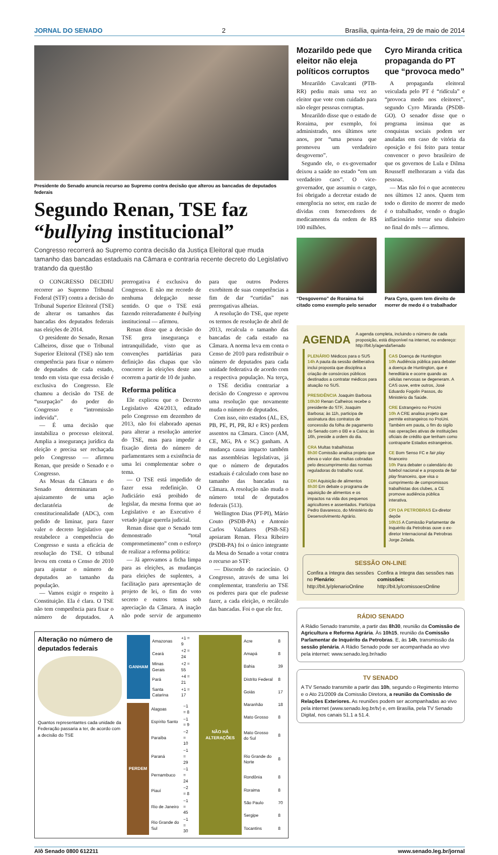JORNAL DO SENADO 2 Brasília, quinta-feira, 29 de maio de 2014
Presidente do Senado anuncia recurso ao Supremo contra decisão que alterou as bancadas de deputados federais
Segundo Renan, TSE faz “bullying institucional”
Congresso recorrerá ao Supremo contra decisão da Justiça Eleitoral que muda tamanho das bancadas estaduais na Câmara e contraria recente decreto do Legislativo tratando da questão
O CONGRESSO DECIDIU recorrer ao Supremo Tribunal Federal (STF) contra a decisão do Tribunal Superior Eleitoral (TSE) de alterar os tamanhos das bancadas dos deputados federais nas eleições de 2014.
O presidente do Senado, Renan Calheiros, disse que o Tribunal Superior Eleitoral (TSE) não tem competência para fixar o número de deputados de cada estado, tendo em vista que essa decisão é exclusiva do Congresso. Ele chamou a decisão do TSE de “usurpação” do poder do Congresso e “intromissão indevida”.
— É uma decisão que instabiliza o processo eleitoral. Amplia a insegurança jurídica da eleição e precisa ser rechaçada pelo Congresso — afirmou Renan, que preside o Senado e o Congresso.
As Mesas da Câmara e do Senado determinaram o ajuizamento de uma ação declaratória de constitucionalidade (ADC), com pedido de liminar, para fazer valer o decreto legislativo que restabelece a competência do Congresso e susta a eficácia de resolução do TSE. O tribunal levou em conta o Censo de 2010 para ajustar o número de deputados ao tamanho da população.
— Vamos exigir o respeito à Constituição. Ela é clara. O TSE não tem competência para fixar o número de deputados. A prerrogativa é exclusiva do Congresso. E não me recordo de nenhuma delegação nesse sentido. O que o TSE está fazendo reiteradamente é bullying institucional — afirmou.
Renan disse que a decisão do TSE gera insegurança e intranquilidade, visto que as convenções partidárias para definição das chapas que vão concorrer às eleições deste ano ocorrem a partir de 10 de junho.
Reforma política
Ele explicou que o Decreto Legislativo 424/2013, editado pelo Congresso em dezembro de 2013, não foi elaborado apenas para alterar a resolução anterior do TSE, mas para impedir a fixação direta do número de parlamentares sem a existência de uma lei complementar sobre o tema.
— O TSE está impedido de fazer essa redefinição. O Judiciário está proibido de legislar, da mesma forma que ao Legislativo e ao Executivo é vetado julgar querela judicial.
Renan disse que o Senado tem demonstrado “total comprometimento” com o esforço de realizar a reforma política:
— Já aprovamos a ficha limpa para as eleições, as mudanças para eleições de suplentes, a facilitação para apresentação de projeto de lei, o fim do voto secreto e outros temas sob apreciação da Câmara. A inação não pode servir de argumento para que outros Poderes exorbitem de suas competências a fim de dar “curtidas” nas prerrogativas alheias.
A resolução do TSE, que repete os termos de resolução de abril de 2013, recalcula o tamanho das bancadas de cada estado na Câmara. A norma leva em conta o Censo de 2010 para redistribuir o número de deputados para cada unidade federativa de acordo com a respectiva população. Na terça, o TSE decidiu contrariar a decisão do Congresso e aprovou uma resolução que novamente muda o número de deputados.
Com isso, oito estados (AL, ES, PB, PE, PI, PR, RJ e RS) perdem assentos na Câmara. Cinco (AM, CE, MG, PA e SC) ganham. A mudança causa impacto também nas assembleias legislativas, já que o número de deputados estaduais é calculado com base no tamanho das bancadas na Câmara. A resolução não muda o número total de deputados federais (513).
Wellington Dias (PT-PI), Mário Couto (PSDB-PA) e Antonio Carlos Valadares (PSB-SE) apoiaram Renan. Flexa Ribeiro (PSDB-PA) foi o único integrante da Mesa do Senado a votar contra o recurso ao STF:
— Discordo do raciocínio. O Congresso, através de uma lei complementar, transferiu ao TSE os poderes para que ele pudesse fazer, a cada eleição, o recálculo das bancadas. Foi o que ele fez.
Alteração no número de deputados federais
Quantos representantes cada unidade da Federação passaria a ter, de acordo com a decisão do TSE
| GANHAM | Amazonas | +1 = 9 |
| | Ceará | +2 = 24 |
| | Minas Gerais | +2 = 55 |
| | Pará | +4 = 21 |
| | Santa Catarina | +1 = 17 |
| PERDEM | Alagoas | −1 = 8 |
| | Espírito Santo | −1 = 9 |
| | Paraíba | −2 = 10 |
| | Paraná | −1 = 29 |
| | Pernambuco | −1 = 24 |
| | Piauí | −2 = 8 |
| | Rio de Janeiro | −1 = 45 |
| | Rio Grande do Sul | −1 = 30 |
| NÃO HÁ ALTERAÇÕES | Acre | 8 |
| | Amapá | 8 |
| | Bahia | 39 |
| | Distrito Federal | 8 |
| | Goiás | 17 |
| | Maranhão | 18 |
| | Mato Grosso | 8 |
| | Mato Grosso do Sul | 8 |
| | Rio Grande do Norte | 8 |
| | Rondônia | 8 |
| | Roraima | 8 |
| | São Paulo | 70 |
| | Sergipe | 8 |
| | Tocantins | 8 |
Mozarildo pede que eleitor não eleja políticos corruptos
Mozarildo Cavalcanti (PTB-RR) pediu mais uma vez ao eleitor que vote com cuidado para não eleger pessoas corruptas.
Mozarildo disse que o estado de Roraima, por exemplo, foi administrado, nos últimos sete anos, por “uma pessoa que promoveu um verdadeiro desgoverno”.
Segundo ele, o ex-governador deixou a saúde no estado “em um verdadeiro caos”. O vice-governador, que assumiu o cargo, foi obrigado a decretar estado de emergência no setor, em razão de dívidas com fornecedores de medicamentos da ordem de R$ 100 milhões.
“Desgoverno” de Roraima foi citado como exemplo pelo senador
Cyro Miranda critica propaganda do PT que “provoca medo”
A propaganda eleitoral veiculada pelo PT é “ridícula” e “provoca medo nos eleitores”, segundo Cyro Miranda (PSDB-GO). O senador disse que o programa insinua que as conquistas sociais podem ser anuladas em caso de vitória da oposição e foi feito para tentar convencer o povo brasileiro de que os governos de Lula e Dilma Rousseff melhoraram a vida das pessoas.
— Mas não foi o que aconteceu nos últimos 12 anos. Quem tem todo o direito de morrer de medo é o trabalhador, vendo o dragão inflacionário torrar seu dinheiro no final do mês — afirmou.
Para Cyro, quem tem direito de morrer de medo é o trabalhador
AGENDA
A agenda completa, incluindo o número de cada proposição, está disponível na internet, no endereço: http://bit.ly/agendaSenado
PLENÁRIO Médicos para o SUS
14h A pauta da sessão deliberativa inclui proposta que disciplina a criação de consórcios públicos destinados a contratar médicos para atuação no SUS.
PRESIDÊNCIA Joaquim Barbosa
10h30 Renan Calheiros recebe o presidente do STF, Joaquim Barbosa; às 11h, participa de assinatura dos contratos de concessão da folha de pagamento do Senado com o BB e a Caixa; às 16h, preside a ordem do dia.
CRA Multas trabalhistas
8h30 Comissão analisa projeto que eleva o valor das multas cobradas pelo descumprimento das normas reguladoras do trabalho rural.
CDH Aquisição de alimentos
8h30 Em debate o programa de aquisição de alimentos e os impactos na vida dos pequenos agricultores e assentados. Participa Pedro Bavaresco, do Ministério do Desenvolvimento Agrário.
CAS Doença de Huntington
10h Audiência pública para debater a doença de Huntington, que é hereditária e ocorre quando as células nervosas se degeneram. A CAS ouve, entre outros, José Eduardo Fogolin Passos, do Ministério da Saúde.
CRE Estrangeiro no ProUni
10h A CRE analisa projeto que permite estrangeiros no ProUni. Também em pauta, o fim do sigilo nas operações ativas de instituições oficiais de crédito que tenham como contraparte Estados estrangeiros.
CE Bom Senso FC e fair play financeiro
10h Para debater o calendário do futebol nacional e a proposta de fair play financeiro, que visa o cumprimento de compromissos trabalhistas dos clubes, a CE promove audiência pública interativa.
CPI DA PETROBRAS Ex-diretor depõe
10h15 A Comissão Parlamentar de Inquérito da Petrobras ouve o ex-diretor Internacional da Petrobras Jorge Zelada.
SESSÃO ON-LINE
Confira a íntegra das sessões no Plenário: http://bit.ly/plenarioOnline Confira a íntegra das sessões nas comissões: http://bit.ly/comissoesOnline
RÁDIO SENADO
A Rádio Senado transmite, a partir das 8h30, reunião da Comissão de Agricultura e Reforma Agrária. Às 10h15, reunião da Comissão Parlamentar de Inquérito da Petrobras. E, às 14h, transmissão da sessão plenária. A Rádio Senado pode ser acompanhada ao vivo pela internet: www.senado.leg.br/radio
TV SENADO
A TV Senado transmite a partir das 10h, segundo o Regimento Interno e o Ato 21/2009 da Comissão Diretora, a reunião da Comissão de Relações Exteriores. As reuniões podem ser acompanhadas ao vivo pela internet (www.senado.leg.br/tv) e, em Brasília, pela TV Senado Digital, nos canais 51.1 a 51.4.
Alô Senado 0800 612211 www.senado.leg.br/jornal